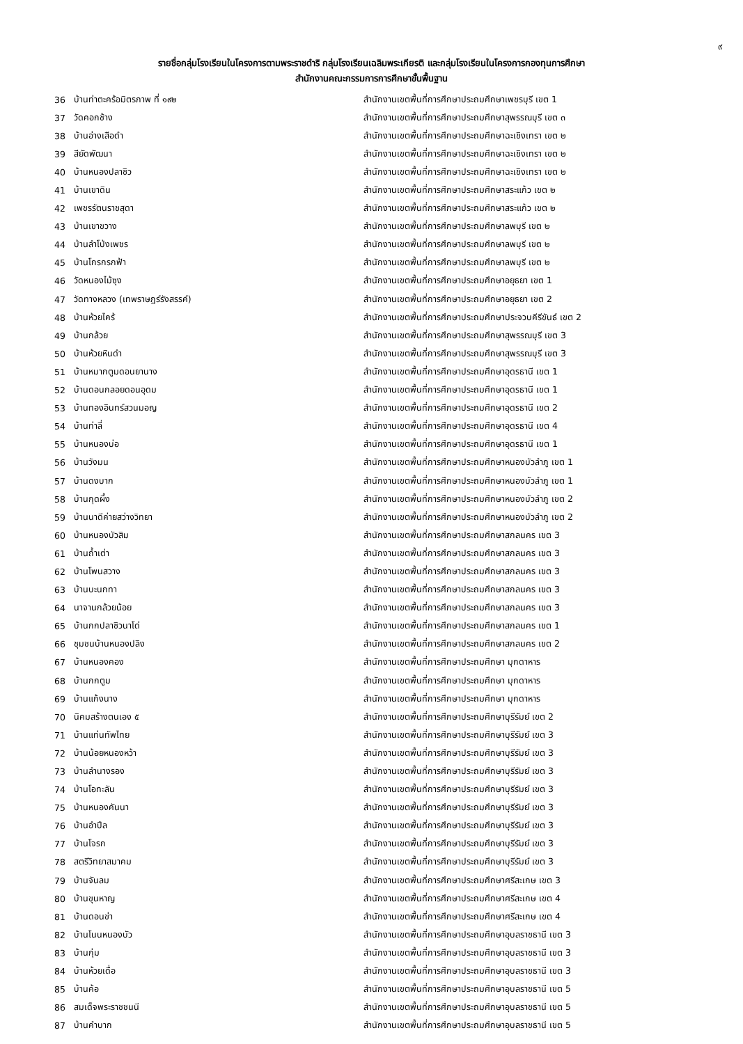๙
รายชื่อกลุ่มโรงเรียนในโครงการตามพระราชดำริ กลุ่มโรงเรียนเฉลิมพระเกียรติ และกลุ่มโรงเรียนในโครงการกองทุนการศึกษา
สำนักงานคณะกรรมการการศึกษาขั้นพื้นฐาน
| 36 | บ้านท่าตะคร้อมิตรภาพ ที่ ๑๙๒ | สำนักงานเขตพื้นที่การศึกษาประถมศึกษาเพชรบุรี เขต 1 |
| 37 | วัดคอกช้าง | สำนักงานเขตพื้นที่การศึกษาประถมศึกษาสุพรรณบุรี เขต ๓ |
| 38 | บ้านอ่างเสือดำ | สำนักงานเขตพื้นที่การศึกษาประถมศึกษาฉะเชิงเทรา เขต ๒ |
| 39 | สียัดพัฒนา | สำนักงานเขตพื้นที่การศึกษาประถมศึกษาฉะเชิงเทรา เขต ๒ |
| 40 | บ้านหนองปลาซิว | สำนักงานเขตพื้นที่การศึกษาประถมศึกษาฉะเชิงเทรา เขต ๒ |
| 41 | บ้านเขาดิน | สำนักงานเขตพื้นที่การศึกษาประถมศึกษาสระแก้ว เขต ๒ |
| 42 | เพชรรัตนราชสุดา | สำนักงานเขตพื้นที่การศึกษาประถมศึกษาสระแก้ว เขต ๒ |
| 43 | บ้านเขาขวาง | สำนักงานเขตพื้นที่การศึกษาประถมศึกษาลพบุรี เขต ๒ |
| 44 | บ้านลำโป่งเพชร | สำนักงานเขตพื้นที่การศึกษาประถมศึกษาลพบุรี เขต ๒ |
| 45 | บ้านโกรกรกฟ้า | สำนักงานเขตพื้นที่การศึกษาประถมศึกษาลพบุรี เขต ๒ |
| 46 | วัดหนองไม้ซุง | สำนักงานเขตพื้นที่การศึกษาประถมศึกษาอยุธยา เขต 1 |
| 47 | วัดทางหลวง (เทพราษฎร์รังสรรค์) | สำนักงานเขตพื้นที่การศึกษาประถมศึกษาอยุธยา เขต 2 |
| 48 | บ้านห้วยไคร้ | สำนักงานเขตพื้นที่การศึกษาประถมศึกษาประจวบคีรีขันธ์ เขต 2 |
| 49 | บ้านกล้วย | สำนักงานเขตพื้นที่การศึกษาประถมศึกษาสุพรรณบุรี เขต 3 |
| 50 | บ้านห้วยหินดำ | สำนักงานเขตพื้นที่การศึกษาประถมศึกษาสุพรรณบุรี เขต 3 |
| 51 | บ้านหมากตูมดอนยานาง | สำนักงานเขตพื้นที่การศึกษาประถมศึกษาอุดรธานี เขต 1 |
| 52 | บ้านดอนกลอยดอนอุดม | สำนักงานเขตพื้นที่การศึกษาประถมศึกษาอุดรธานี เขต 1 |
| 53 | บ้านทองอินทร์สวนมอญ | สำนักงานเขตพื้นที่การศึกษาประถมศึกษาอุดรธานี เขต 2 |
| 54 | บ้านท่าลี่ | สำนักงานเขตพื้นที่การศึกษาประถมศึกษาอุดรธานี เขต 4 |
| 55 | บ้านหนองบ่อ | สำนักงานเขตพื้นที่การศึกษาประถมศึกษาอุดรธานี เขต 1 |
| 56 | บ้านวังมน | สำนักงานเขตพื้นที่การศึกษาประถมศึกษาหนองบัวลำภู เขต 1 |
| 57 | บ้านดงบาก | สำนักงานเขตพื้นที่การศึกษาประถมศึกษาหนองบัวลำภู เขต 1 |
| 58 | บ้านกุดผึ้ง | สำนักงานเขตพื้นที่การศึกษาประถมศึกษาหนองบัวลำภู เขต 2 |
| 59 | บ้านนาดีค่ายสว่างวิทยา | สำนักงานเขตพื้นที่การศึกษาประถมศึกษาหนองบัวลำภู เขต 2 |
| 60 | บ้านหนองบัวสิม | สำนักงานเขตพื้นที่การศึกษาประถมศึกษาสกลนคร เขต 3 |
| 61 | บ้านถ้ำเต่า | สำนักงานเขตพื้นที่การศึกษาประถมศึกษาสกลนคร เขต 3 |
| 62 | บ้านโพนสวาง | สำนักงานเขตพื้นที่การศึกษาประถมศึกษาสกลนคร เขต 3 |
| 63 | บ้านบะนกทา | สำนักงานเขตพื้นที่การศึกษาประถมศึกษาสกลนคร เขต 3 |
| 64 | นาจานกล้วยน้อย | สำนักงานเขตพื้นที่การศึกษาประถมศึกษาสกลนคร เขต 3 |
| 65 | บ้านกกปลาซิวนาโด่ | สำนักงานเขตพื้นที่การศึกษาประถมศึกษาสกลนคร เขต 1 |
| 66 | ชุมชนบ้านหนองปลิง | สำนักงานเขตพื้นที่การศึกษาประถมศึกษาสกลนคร เขต 2 |
| 67 | บ้านหนองคอง | สำนักงานเขตพื้นที่การศึกษาประถมศึกษา มุกดาหาร |
| 68 | บ้านกกตูม | สำนักงานเขตพื้นที่การศึกษาประถมศึกษา มุกดาหาร |
| 69 | บ้านแก้งนาง | สำนักงานเขตพื้นที่การศึกษาประถมศึกษา มุกดาหาร |
| 70 | นิคมสร้างตนเอง ๕ | สำนักงานเขตพื้นที่การศึกษาประถมศึกษาบุรีรัมย์ เขต 2 |
| 71 | บ้านแท่นทัพไทย | สำนักงานเขตพื้นที่การศึกษาประถมศึกษาบุรีรัมย์ เขต 3 |
| 72 | บ้านน้อยหนองหว้า | สำนักงานเขตพื้นที่การศึกษาประถมศึกษาบุรีรัมย์ เขต 3 |
| 73 | บ้านลำนางรอง | สำนักงานเขตพื้นที่การศึกษาประถมศึกษาบุรีรัมย์ เขต 3 |
| 74 | บ้านโอทะลัน | สำนักงานเขตพื้นที่การศึกษาประถมศึกษาบุรีรัมย์ เขต 3 |
| 75 | บ้านหนองคันนา | สำนักงานเขตพื้นที่การศึกษาประถมศึกษาบุรีรัมย์ เขต 3 |
| 76 | บ้านอำปึล | สำนักงานเขตพื้นที่การศึกษาประถมศึกษาบุรีรัมย์ เขต 3 |
| 77 | บ้านโจรก | สำนักงานเขตพื้นที่การศึกษาประถมศึกษาบุรีรัมย์ เขต 3 |
| 78 | สตรีวิทยาสมาคม | สำนักงานเขตพื้นที่การศึกษาประถมศึกษาบุรีรัมย์ เขต 3 |
| 79 | บ้านจันลม | สำนักงานเขตพื้นที่การศึกษาประถมศึกษาศรีสะเกษ เขต 3 |
| 80 | บ้านขุนหาญ | สำนักงานเขตพื้นที่การศึกษาประถมศึกษาศรีสะเกษ เขต 4 |
| 81 | บ้านดอนข่า | สำนักงานเขตพื้นที่การศึกษาประถมศึกษาศรีสะเกษ เขต 4 |
| 82 | บ้านโนนหนองบัว | สำนักงานเขตพื้นที่การศึกษาประถมศึกษาอุบลราชธานี เขต 3 |
| 83 | บ้านกุ่ม | สำนักงานเขตพื้นที่การศึกษาประถมศึกษาอุบลราชธานี เขต 3 |
| 84 | บ้านห้วยเดื่อ | สำนักงานเขตพื้นที่การศึกษาประถมศึกษาอุบลราชธานี เขต 3 |
| 85 | บ้านค้อ | สำนักงานเขตพื้นที่การศึกษาประถมศึกษาอุบลราชธานี เขต 5 |
| 86 | สมเด็จพระราชชนนี | สำนักงานเขตพื้นที่การศึกษาประถมศึกษาอุบลราชธานี เขต 5 |
| 87 | บ้านคำบาก | สำนักงานเขตพื้นที่การศึกษาประถมศึกษาอุบลราชธานี เขต 5 |